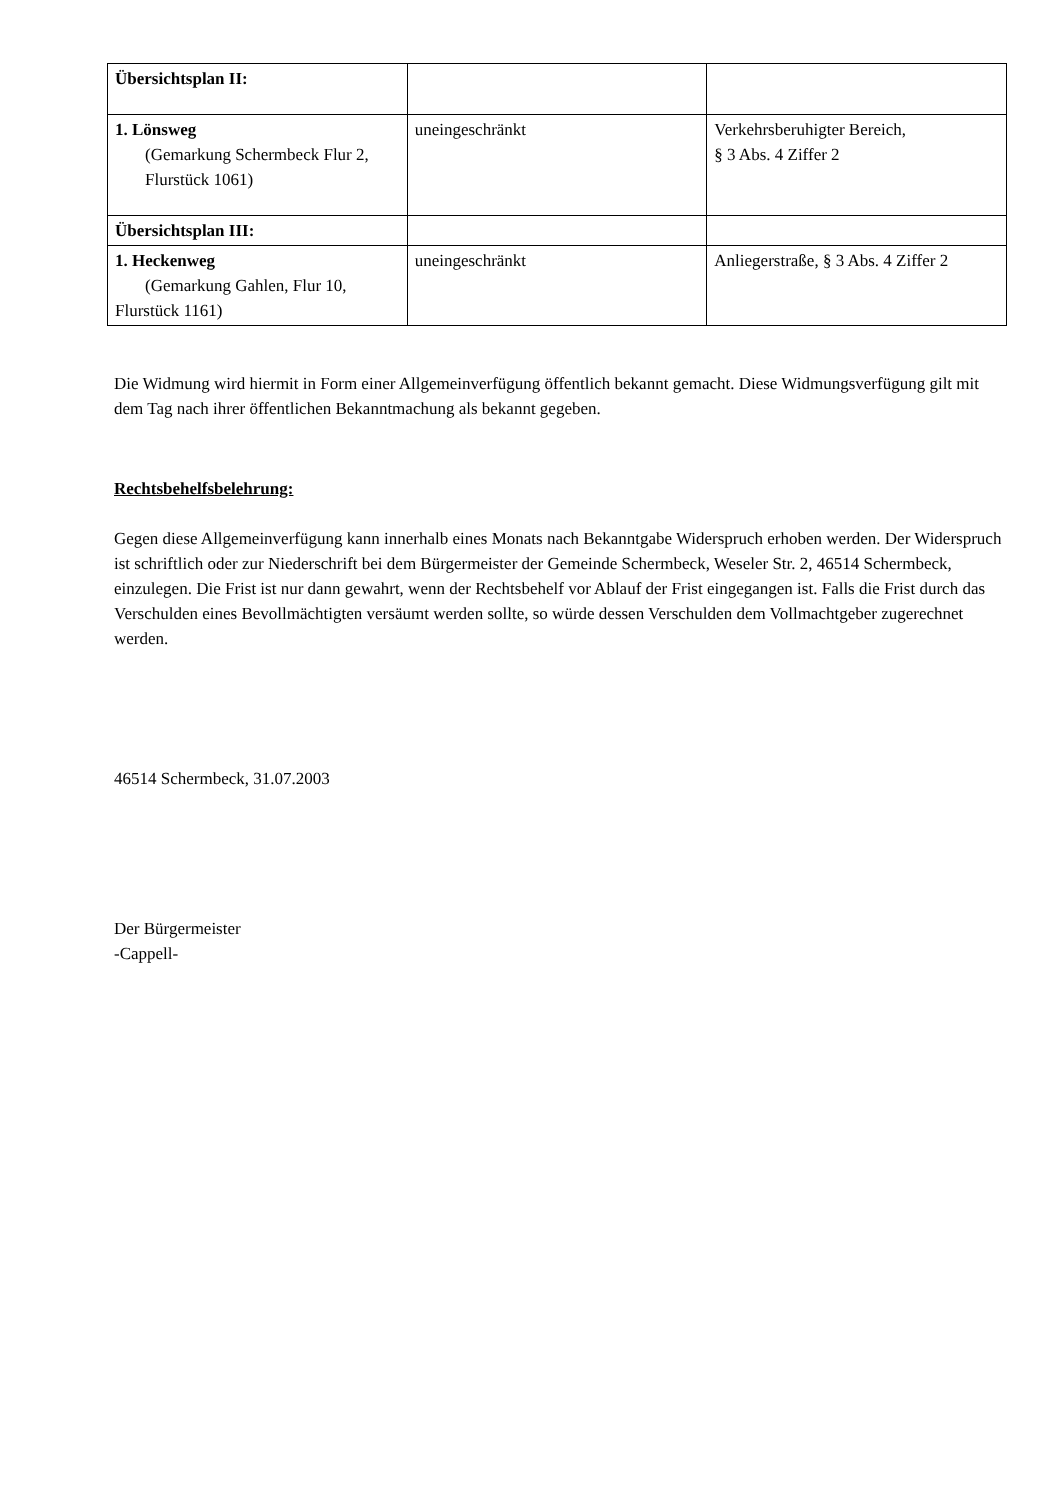| Übersichtsplan II: | | |
| 1. Lönsweg (Gemarkung Schermbeck Flur 2, Flurstück 1061) | uneingeschränkt | Verkehrsberuhigter Bereich, § 3 Abs. 4 Ziffer 2 |
| Übersichtsplan III: | | |
| 1. Heckenweg (Gemarkung Gahlen, Flur 10, Flurstück 1161) | uneingeschränkt | Anliegerstraße, § 3 Abs. 4 Ziffer 2 |
Die Widmung wird hiermit in Form einer Allgemeinverfügung öffentlich bekannt gemacht. Diese Widmungsverfügung gilt mit dem Tag nach ihrer öffentlichen Bekanntmachung als bekannt gegeben.
Rechtsbehelfsbelehrung:
Gegen diese Allgemeinverfügung kann innerhalb eines Monats nach Bekanntgabe Widerspruch erhoben werden. Der Widerspruch ist schriftlich oder zur Niederschrift bei dem Bürgermeister der Gemeinde Schermbeck, Weseler Str. 2, 46514 Schermbeck, einzulegen. Die Frist ist nur dann gewahrt, wenn der Rechtsbehelf vor Ablauf der Frist eingegangen ist. Falls die Frist durch das Verschulden eines Bevollmächtigten versäumt werden sollte, so würde dessen Verschulden dem Vollmachtgeber zugerechnet werden.
46514 Schermbeck, 31.07.2003
Der Bürgermeister
-Cappell-